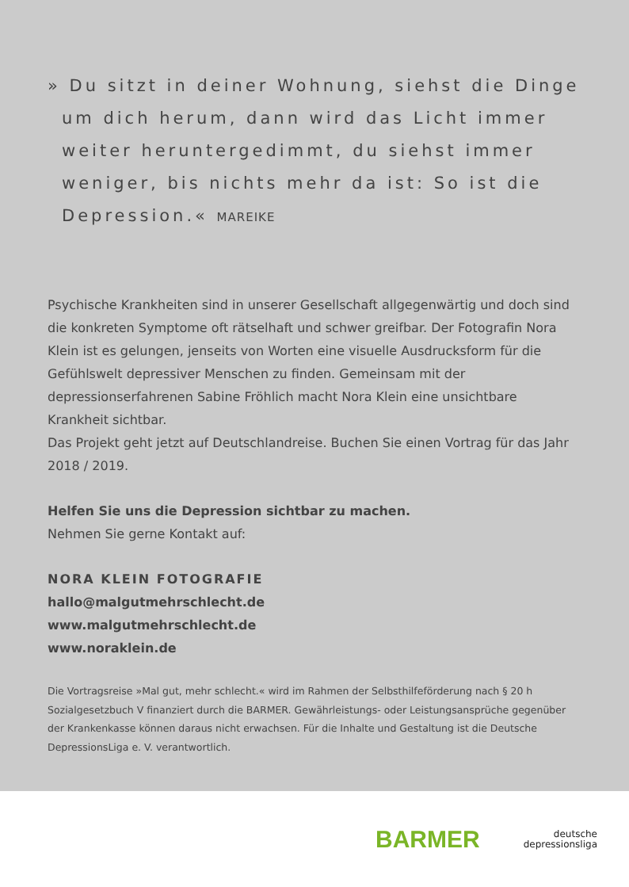» Du sitzt in deiner Wohnung, siehst die Dinge um dich herum, dann wird das Licht immer weiter heruntergedimmt, du siehst immer weniger, bis nichts mehr da ist: So ist die Depression.« MAREIKE
Psychische Krankheiten sind in unserer Gesellschaft allgegenwärtig und doch sind die konkreten Symptome oft rätselhaft und schwer greifbar. Der Fotografin Nora Klein ist es gelungen, jenseits von Worten eine visuelle Ausdrucksform für die Gefühlswelt depressiver Menschen zu finden. Gemeinsam mit der depressionserfahrenen Sabine Fröhlich macht Nora Klein eine unsichtbare Krankheit sichtbar.
Das Projekt geht jetzt auf Deutschlandreise. Buchen Sie einen Vortrag für das Jahr 2018 / 2019.
Helfen Sie uns die Depression sichtbar zu machen.
Nehmen Sie gerne Kontakt auf:
NORA KLEIN FOTOGRAFIE
hallo@malgutmehrschlecht.de
www.malgutmehrschlecht.de
www.noraklein.de
Die Vortragsreise »Mal gut, mehr schlecht.« wird im Rahmen der Selbsthilfeförderung nach § 20 h Sozialgesetzbuch V finanziert durch die BARMER. Gewährleistungs- oder Leistungsansprüche gegenüber der Krankenkasse können daraus nicht erwachsen. Für die Inhalte und Gestaltung ist die Deutsche DepressionsLiga e. V. verantwortlich.
BARMER
deutsche
depressionsliga